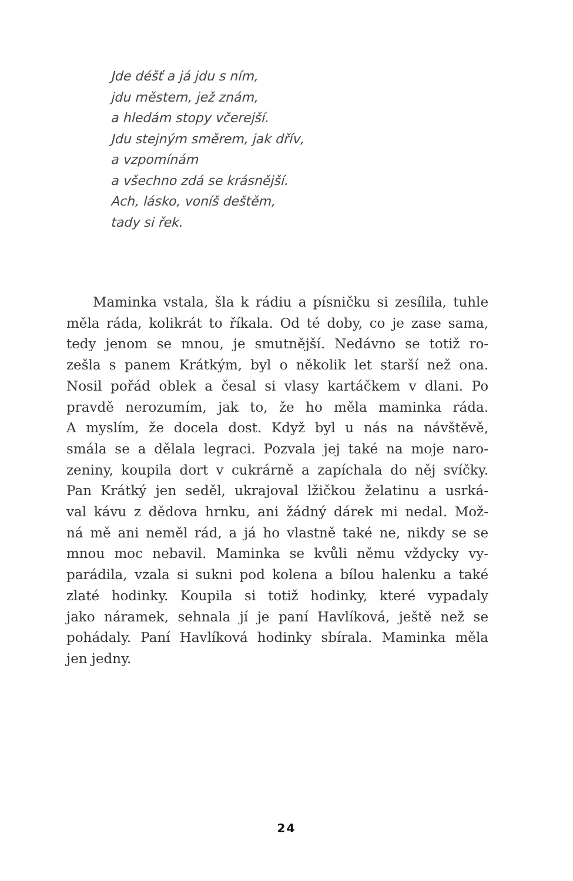Jde déšť a já jdu s ním,
jdu městem, jež znám,
a hledám stopy včerejší.
Jdu stejným směrem, jak dřív,
a vzpomínám
a všechno zdá se krásnější.
Ach, lásko, voníš deštěm,
tady si řek.
Maminka vstala, šla k rádiu a písničku si zesílila, tuhle
měla ráda, kolikrát to říkala. Od té doby, co je zase sama,
tedy jenom se mnou, je smutnější. Nedávno se totiž ro-
zešla s panem Krátkým, byl o několik let starší než ona.
Nosil pořád oblek a česal si vlasy kartáčkem v dlani. Po
pravdě nerozumím, jak to, že ho měla maminka ráda.
A myslím, že docela dost. Když byl u nás na návštěvě,
smála se a dělala legraci. Pozvala jej také na moje naro-
zeniny, koupila dort v cukrárně a zapíchala do něj svíčky.
Pan Krátký jen seděl, ukrajoval lžičkou želatinu a usrká-
val kávu z dědova hrnku, ani žádný dárek mi nedal. Mož-
ná mě ani neměl rád, a já ho vlastně také ne, nikdy se se
mnou moc nebavil. Maminka se kvůli němu vždycky vy-
parádila, vzala si sukni pod kolena a bílou halenku a také
zlaté hodinky. Koupila si totiž hodinky, které vypadaly
jako náramek, sehnala jí je paní Havlíková, ještě než se
pohádaly. Paní Havlíková hodinky sbírala. Maminka měla
jen jedny.
24